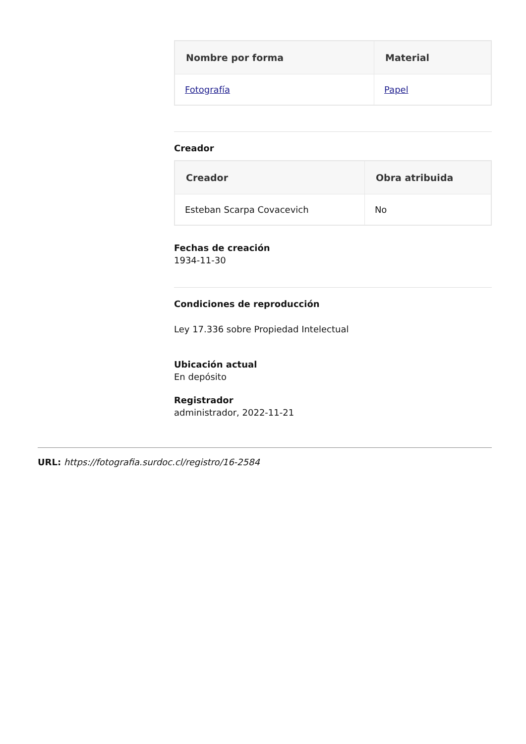| Nombre por forma | Material |
| --- | --- |
| Fotografía | Papel |
Creador
| Creador | Obra atribuida |
| --- | --- |
| Esteban Scarpa Covacevich | No |
Fechas de creación
1934-11-30
Condiciones de reproducción
Ley 17.336 sobre Propiedad Intelectual
Ubicación actual
En depósito
Registrador
administrador, 2022-11-21
URL: https://fotografia.surdoc.cl/registro/16-2584